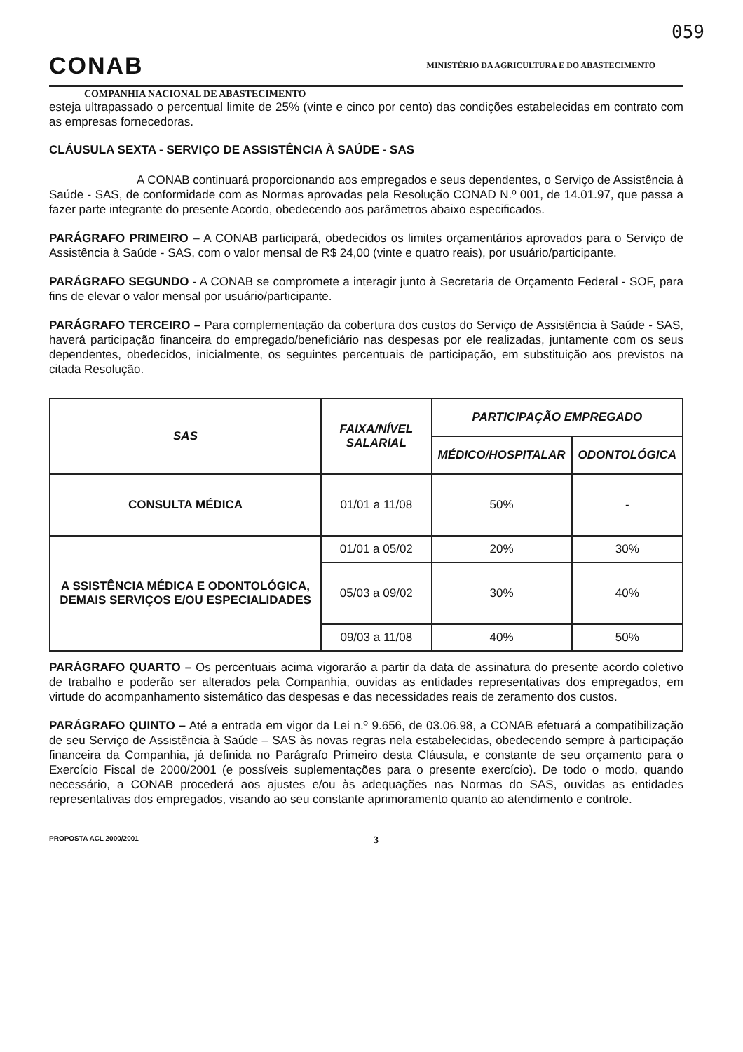059
CONAB
MINISTÉRIO DA AGRICULTURA E DO ABASTECIMENTO
COMPANHIA NACIONAL DE ABASTECIMENTO
esteja ultrapassado o percentual limite de 25% (vinte e cinco por cento) das condições estabelecidas em contrato com as empresas fornecedoras.
CLÁUSULA SEXTA - SERVIÇO DE ASSISTÊNCIA À SAÚDE - SAS
A CONAB continuará proporcionando aos empregados e seus dependentes, o Serviço de Assistência à Saúde - SAS, de conformidade com as Normas aprovadas pela Resolução CONAD N.º 001, de 14.01.97, que passa a fazer parte integrante do presente Acordo, obedecendo aos parâmetros abaixo especificados.
PARÁGRAFO PRIMEIRO – A CONAB participará, obedecidos os limites orçamentários aprovados para o Serviço de Assistência à Saúde - SAS, com o valor mensal de R$ 24,00 (vinte e quatro reais), por usuário/participante.
PARÁGRAFO SEGUNDO - A CONAB se compromete a interagir junto à Secretaria de Orçamento Federal - SOF, para fins de elevar o valor mensal por usuário/participante.
PARÁGRAFO TERCEIRO – Para complementação da cobertura dos custos do Serviço de Assistência à Saúde - SAS, haverá participação financeira do empregado/beneficiário nas despesas por ele realizadas, juntamente com os seus dependentes, obedecidos, inicialmente, os seguintes percentuais de participação, em substituição aos previstos na citada Resolução.
| SAS | FAIXA/NÍVEL SALARIAL | PARTICIPAÇÃO EMPREGADO | |
| --- | --- | --- | --- |
| | | MÉDICO/HOSPITALAR | ODONTOLÓGICA |
| CONSULTA MÉDICA | 01/01 a 11/08 | 50% | - |
| A SSISTÊNCIA MÉDICA E ODONTOLÓGICA, DEMAIS SERVIÇOS E/OU ESPECIALIDADES | 01/01 a 05/02 | 20% | 30% |
| | 05/03 a 09/02 | 30% | 40% |
| | 09/03 a 11/08 | 40% | 50% |
PARÁGRAFO QUARTO – Os percentuais acima vigorarão a partir da data de assinatura do presente acordo coletivo de trabalho e poderão ser alterados pela Companhia, ouvidas as entidades representativas dos empregados, em virtude do acompanhamento sistemático das despesas e das necessidades reais de zeramento dos custos.
PARÁGRAFO QUINTO – Até a entrada em vigor da Lei n.º 9.656, de 03.06.98, a CONAB efetuará a compatibilização de seu Serviço de Assistência à Saúde – SAS às novas regras nela estabelecidas, obedecendo sempre à participação financeira da Companhia, já definida no Parágrafo Primeiro desta Cláusula, e constante de seu orçamento para o Exercício Fiscal de 2000/2001 (e possíveis suplementações para o presente exercício). De todo o modo, quando necessário, a CONAB procederá aos ajustes e/ou às adequações nas Normas do SAS, ouvidas as entidades representativas dos empregados, visando ao seu constante aprimoramento quanto ao atendimento e controle.
PROPOSTA ACL 2000/2001 3